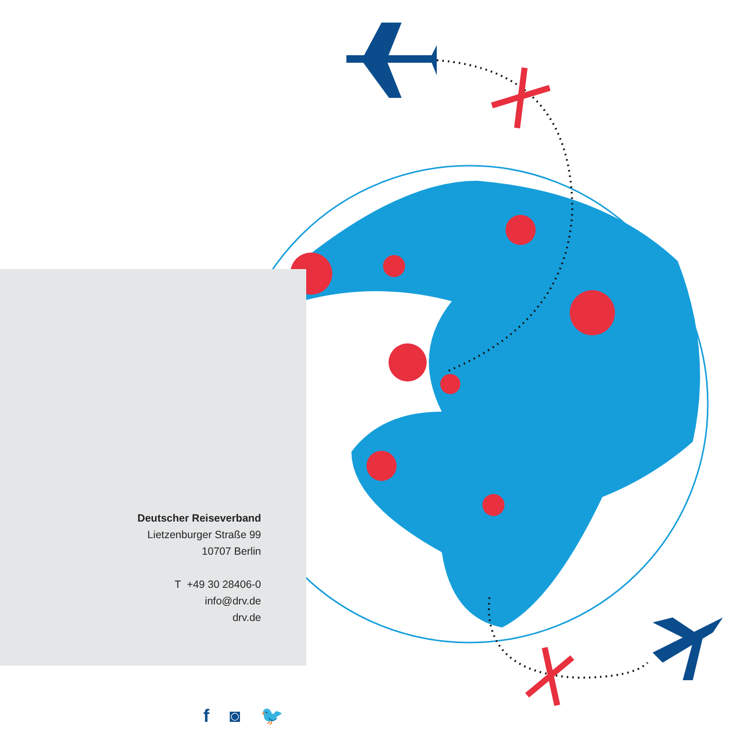Deutscher Reiseverband
Lietzenburger Straße 99
10707 Berlin
T +49 30 28406-0
info@drv.de
drv.de
f ◙ 🐦